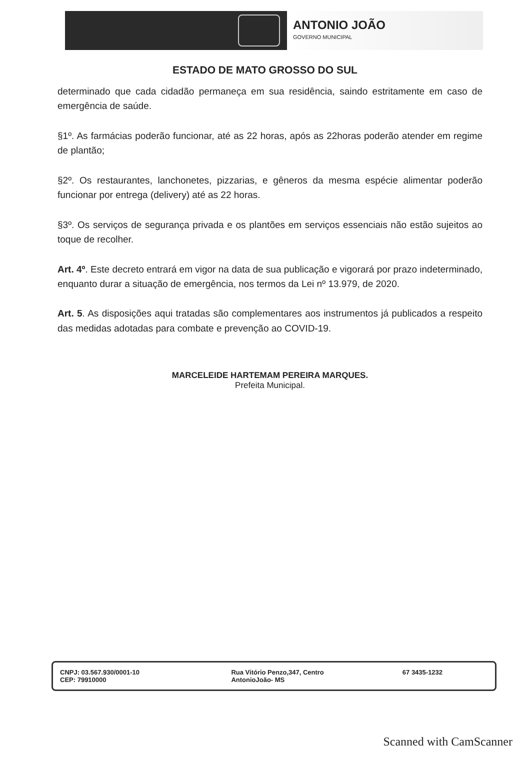ANTONIO JOÃO
GOVERNO MUNICIPAL
ESTADO DE MATO GROSSO DO SUL
determinado que cada cidadão permaneça em sua residência, saindo estritamente em caso de emergência de saúde.
§1º. As farmácias poderão funcionar, até as 22 horas, após as 22horas poderão atender em regime de plantão;
§2º. Os restaurantes, lanchonetes, pizzarias, e gêneros da mesma espécie alimentar poderão funcionar por entrega (delivery) até as 22 horas.
§3º. Os serviços de segurança privada e os plantões em serviços essenciais não estão sujeitos ao toque de recolher.
Art. 4º. Este decreto entrará em vigor na data de sua publicação e vigorará por prazo indeterminado, enquanto durar a situação de emergência, nos termos da Lei nº 13.979, de 2020.
Art. 5. As disposições aqui tratadas são complementares aos instrumentos já publicados a respeito das medidas adotadas para combate e prevenção ao COVID-19.
MARCELEIDE HARTEMAM PEREIRA MARQUES.
Prefeita Municipal.
CNPJ: 03.567.930/0001-10
CEP: 79910000
Rua Vitório Penzo,347, Centro
AntonioJoão- MS
67 3435-1232
Scanned with CamScanner